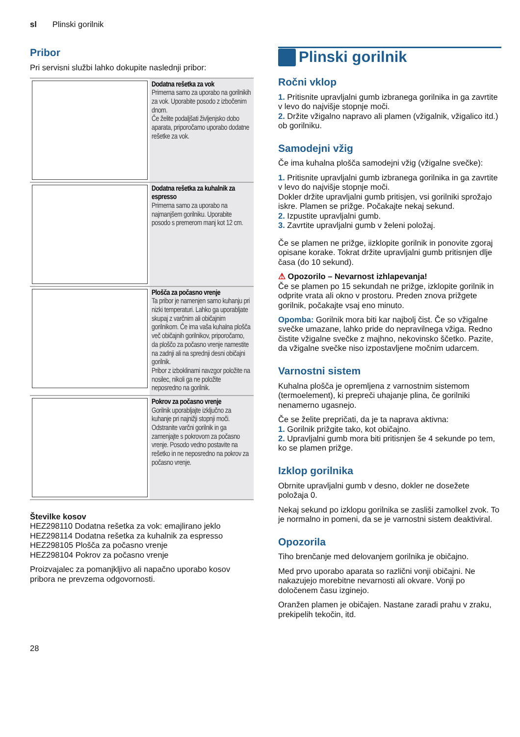sl Plinski gorilnik
Pribor
Pri servisni službi lahko dokupite naslednji pribor:
| | Dodatna rešetka za vok Primerna samo za uporabo na gorilnikih za vok. Uporabite posodo z izbočenim dnom. Če želite podaljšati življenjsko dobo aparata, priporočamo uporabo dodatne rešetke za vok. |
| | Dodatna rešetka za kuhalnik za espresso Primerna samo za uporabo na najmanjšem gorilniku. Uporabite posodo s premerom manj kot 12 cm. |
| | Plošča za počasno vrenje Ta pribor je namenjen samo kuhanju pri nizki temperaturi. Lahko ga uporabljate skupaj z varčnim ali običajnim gorilnikom. Če ima vaša kuhalna plošča več običajnih gorilnikov, priporočamo, da ploščo za počasno vrenje namestite na zadnji ali na sprednji desni običajni gorilnik. Pribor z izboklinami navzgor položite na nosilec, nikoli ga ne položite neposredno na gorilnik. |
| | Pokrov za počasno vrenje Gorilnik uporabljajte izključno za kuhanje pri najnižji stopnji moči. Odstranite varčni gorilnik in ga zamenjajte s pokrovom za počasno vrenje. Posodo vedno postavite na rešetko in ne neposredno na pokrov za počasno vrenje. |
Številke kosov
HEZ298110 Dodatna rešetka za vok: emajlirano jeklo
HEZ298114 Dodatna rešetka za kuhalnik za espresso
HEZ298105 Plošča za počasno vrenje
HEZ298104 Pokrov za počasno vrenje
Proizvajalec za pomanjkljivo ali napačno uporabo kosov pribora ne prevzema odgovornosti.
Plinski gorilnik
Ročni vklop
1. Pritisnite upravljalni gumb izbranega gorilnika in ga zavrtite v levo do najvišje stopnje moči.
2. Držite vžigalno napravo ali plamen (vžigalnik, vžigalico itd.) ob gorilniku.
Samodejni vžig
Če ima kuhalna plošča samodejni vžig (vžigalne svečke):
1. Pritisnite upravljalni gumb izbranega gorilnika in ga zavrtite v levo do najvišje stopnje moči.
Dokler držite upravljalni gumb pritisjen, vsi gorilniki sprožajo iskre. Plamen se prižge. Počakajte nekaj sekund.
2. Izpustite upravljalni gumb.
3. Zavrtite upravljalni gumb v želeni položaj.
Če se plamen ne prižge, iizklopite gorilnik in ponovite zgoraj opisane korake. Tokrat držite upravljalni gumb pritisnjen dlje časa (do 10 sekund).
⚠ Opozorilo – Nevarnost izhlapevanja!
Če se plamen po 15 sekundah ne prižge, izklopite gorilnik in odprite vrata ali okno v prostoru. Preden znova prižgete gorilnik, počakajte vsaj eno minuto.
Opomba: Gorilnik mora biti kar najbolj čist. Če so vžigalne svečke umazane, lahko pride do nepravilnega vžiga. Redno čistite vžigalne svečke z majhno, nekovinsko ščetko. Pazite, da vžigalne svečke niso izpostavljene močnim udarcem.
Varnostni sistem
Kuhalna plošča je opremljena z varnostnim sistemom (termoelement), ki prepreči uhajanje plina, če gorilniki nenamerno ugasnejo.
Če se želite prepričati, da je ta naprava aktivna:
1. Gorilnik prižgite tako, kot običajno.
2. Upravljalni gumb mora biti pritisnjen še 4 sekunde po tem, ko se plamen prižge.
Izklop gorilnika
Obrnite upravljalni gumb v desno, dokler ne dosežete položaja 0.
Nekaj sekund po izklopu gorilnika se zasliši zamolkel zvok. To je normalno in pomeni, da se je varnostni sistem deaktiviral.
Opozorila
Tiho brenčanje med delovanjem gorilnika je običajno.
Med prvo uporabo aparata so različni vonji običajni. Ne nakazujejo morebitne nevarnosti ali okvare. Vonji po določenem času izginejo.
Oranžen plamen je običajen. Nastane zaradi prahu v zraku, prekipelih tekočin, itd.
28